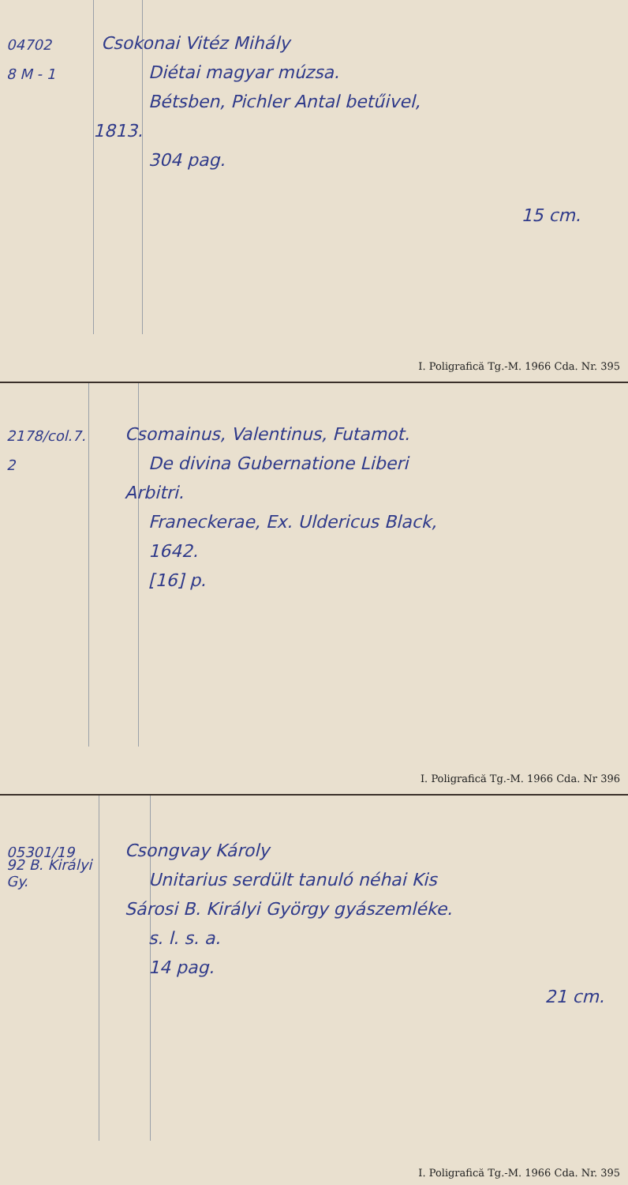04702
Csokonai Vitéz Mihály
8 M - 1
Diétai magyar múzsa.
Bétsben, Pichler Antal betűivel,
1813.
304 pag.
15 cm.
I. Poligrafică Tg.-M. 1966 Cda. Nr. 395
2178/col.7.
Csomainus, Valentinus, Futamot.
2
De divina Gubernatione Liberi
Arbitri.
Franeckerae, Ex. Uldericus Black,
1642.
[16] p.
I. Poligrafică Tg.-M. 1966 Cda. Nr 396
05301/19
Csongvay Károly
92 B. Királyi Gy.
Unitarius serdült tanuló néhai Kis
Sárosi B. Királyi György gyászemléke.
s. l. s. a.
14 pag.
21 cm.
I. Poligrafică Tg.-M. 1966 Cda. Nr. 395